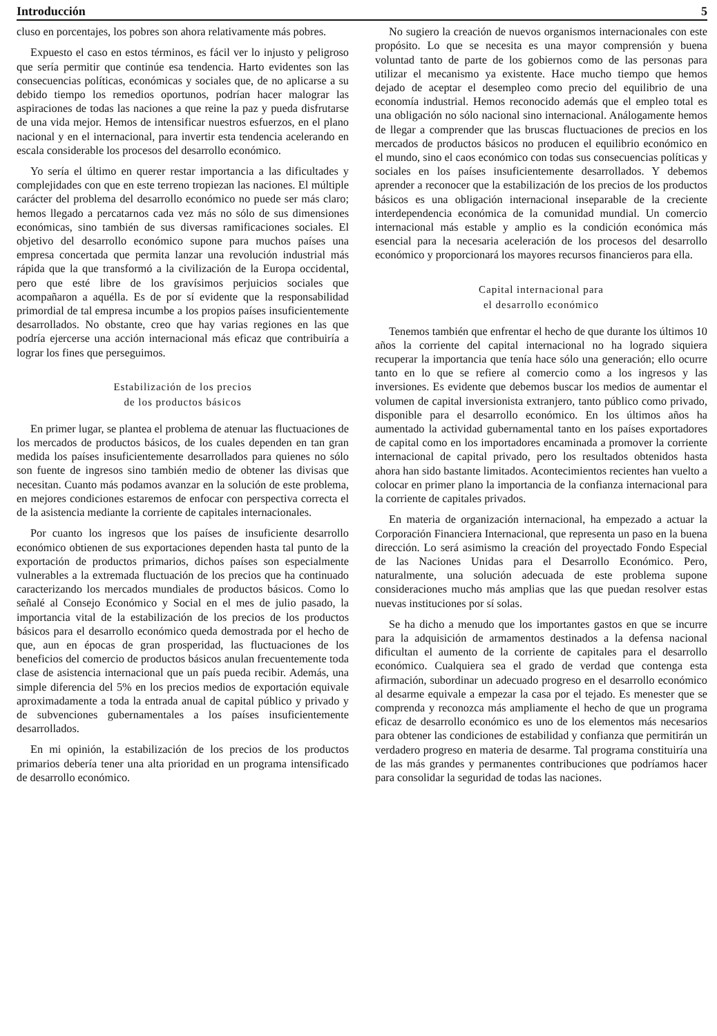Introducción 5
cluso en porcentajes, los pobres son ahora relativamente más pobres.
Expuesto el caso en estos términos, es fácil ver lo injusto y peligroso que sería permitir que continúe esa tendencia. Harto evidentes son las consecuencias políticas, económicas y sociales que, de no aplicarse a su debido tiempo los remedios oportunos, podrían hacer malograr las aspiraciones de todas las naciones a que reine la paz y pueda disfrutarse de una vida mejor. Hemos de intensificar nuestros esfuerzos, en el plano nacional y en el internacional, para invertir esta tendencia acelerando en escala considerable los procesos del desarrollo económico.
Yo sería el último en querer restar importancia a las dificultades y complejidades con que en este terreno tropiezan las naciones. El múltiple carácter del problema del desarrollo económico no puede ser más claro; hemos llegado a percatarnos cada vez más no sólo de sus dimensiones económicas, sino también de sus diversas ramificaciones sociales. El objetivo del desarrollo económico supone para muchos países una empresa concertada que permita lanzar una revolución industrial más rápida que la que transformó a la civilización de la Europa occidental, pero que esté libre de los gravísimos perjuicios sociales que acompañaron a aquélla. Es de por sí evidente que la responsabilidad primordial de tal empresa incumbe a los propios países insuficientemente desarrollados. No obstante, creo que hay varias regiones en las que podría ejercerse una acción internacional más eficaz que contribuiría a lograr los fines que perseguimos.
Estabilización de los precios
de los productos básicos
En primer lugar, se plantea el problema de atenuar las fluctuaciones de los mercados de productos básicos, de los cuales dependen en tan gran medida los países insuficientemente desarrollados para quienes no sólo son fuente de ingresos sino también medio de obtener las divisas que necesitan. Cuanto más podamos avanzar en la solución de este problema, en mejores condiciones estaremos de enfocar con perspectiva correcta el de la asistencia mediante la corriente de capitales internacionales.
Por cuanto los ingresos que los países de insuficiente desarrollo económico obtienen de sus exportaciones dependen hasta tal punto de la exportación de productos primarios, dichos países son especialmente vulnerables a la extremada fluctuación de los precios que ha continuado caracterizando los mercados mundiales de productos básicos. Como lo señalé al Consejo Económico y Social en el mes de julio pasado, la importancia vital de la estabilización de los precios de los productos básicos para el desarrollo económico queda demostrada por el hecho de que, aun en épocas de gran prosperidad, las fluctuaciones de los beneficios del comercio de productos básicos anulan frecuentemente toda clase de asistencia internacional que un país pueda recibir. Además, una simple diferencia del 5% en los precios medios de exportación equivale aproximadamente a toda la entrada anual de capital público y privado y de subvenciones gubernamentales a los países insuficientemente desarrollados.
En mi opinión, la estabilización de los precios de los productos primarios debería tener una alta prioridad en un programa intensificado de desarrollo económico.
No sugiero la creación de nuevos organismos internacionales con este propósito. Lo que se necesita es una mayor comprensión y buena voluntad tanto de parte de los gobiernos como de las personas para utilizar el mecanismo ya existente. Hace mucho tiempo que hemos dejado de aceptar el desempleo como precio del equilibrio de una economía industrial. Hemos reconocido además que el empleo total es una obligación no sólo nacional sino internacional. Análogamente hemos de llegar a comprender que las bruscas fluctuaciones de precios en los mercados de productos básicos no producen el equilibrio económico en el mundo, sino el caos económico con todas sus consecuencias políticas y sociales en los países insuficientemente desarrollados. Y debemos aprender a reconocer que la estabilización de los precios de los productos básicos es una obligación internacional inseparable de la creciente interdependencia económica de la comunidad mundial. Un comercio internacional más estable y amplio es la condición económica más esencial para la necesaria aceleración de los procesos del desarrollo económico y proporcionará los mayores recursos financieros para ella.
Capital internacional para
el desarrollo económico
Tenemos también que enfrentar el hecho de que durante los últimos 10 años la corriente del capital internacional no ha logrado siquiera recuperar la importancia que tenía hace sólo una generación; ello ocurre tanto en lo que se refiere al comercio como a los ingresos y las inversiones. Es evidente que debemos buscar los medios de aumentar el volumen de capital inversionista extranjero, tanto público como privado, disponible para el desarrollo económico. En los últimos años ha aumentado la actividad gubernamental tanto en los países exportadores de capital como en los importadores encaminada a promover la corriente internacional de capital privado, pero los resultados obtenidos hasta ahora han sido bastante limitados. Acontecimientos recientes han vuelto a colocar en primer plano la importancia de la confianza internacional para la corriente de capitales privados.
En materia de organización internacional, ha empezado a actuar la Corporación Financiera Internacional, que representa un paso en la buena dirección. Lo será asimismo la creación del proyectado Fondo Especial de las Naciones Unidas para el Desarrollo Económico. Pero, naturalmente, una solución adecuada de este problema supone consideraciones mucho más amplias que las que puedan resolver estas nuevas instituciones por sí solas.
Se ha dicho a menudo que los importantes gastos en que se incurre para la adquisición de armamentos destinados a la defensa nacional dificultan el aumento de la corriente de capitales para el desarrollo económico. Cualquiera sea el grado de verdad que contenga esta afirmación, subordinar un adecuado progreso en el desarrollo económico al desarme equivale a empezar la casa por el tejado. Es menester que se comprenda y reconozca más ampliamente el hecho de que un programa eficaz de desarrollo económico es uno de los elementos más necesarios para obtener las condiciones de estabilidad y confianza que permitirán un verdadero progreso en materia de desarme. Tal programa constituiría una de las más grandes y permanentes contribuciones que podríamos hacer para consolidar la seguridad de todas las naciones.